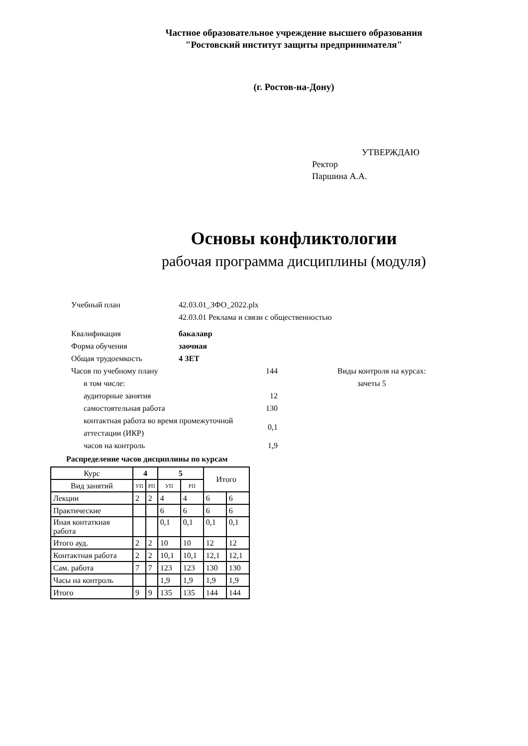Частное образовательное учреждение высшего образования
"Ростовский институт защиты предпринимателя"
(г. Ростов-на-Дону)
УТВЕРЖДАЮ
Ректор
Паршина А.А.
Основы конфликтологии
рабочая программа дисциплины (модуля)
Учебный план 42.03.01_ЗФО_2022.plx
42.03.01 Реклама и связи с общественностью
Квалификация бакалавр
Форма обучения заочная
Общая трудоемкость 4 ЗЕТ
Часов по учебному плану 144 Виды контроля на курсах:
в том числе: зачеты 5
аудиторные занятия 12
самостоятельная работа 130
контактная работа во время промежуточной аттестации (ИКР) 0,1
часов на контроль 1,9
Распределение часов дисциплины по курсам
| Курс | 4 | | 5 | | Итого | |
| --- | --- | --- | --- | --- | --- | --- |
| Вид занятий | УП | РП | УП | РП | | |
| Лекции | 2 | 2 | 4 | 4 | 6 | 6 |
| Практические | | | 6 | 6 | 6 | 6 |
| Иная контаткная работа | | | 0,1 | 0,1 | 0,1 | 0,1 |
| Итого ауд. | 2 | 2 | 10 | 10 | 12 | 12 |
| Контактная работа | 2 | 2 | 10,1 | 10,1 | 12,1 | 12,1 |
| Сам. работа | 7 | 7 | 123 | 123 | 130 | 130 |
| Часы на контроль | | | 1,9 | 1,9 | 1,9 | 1,9 |
| Итого | 9 | 9 | 135 | 135 | 144 | 144 |